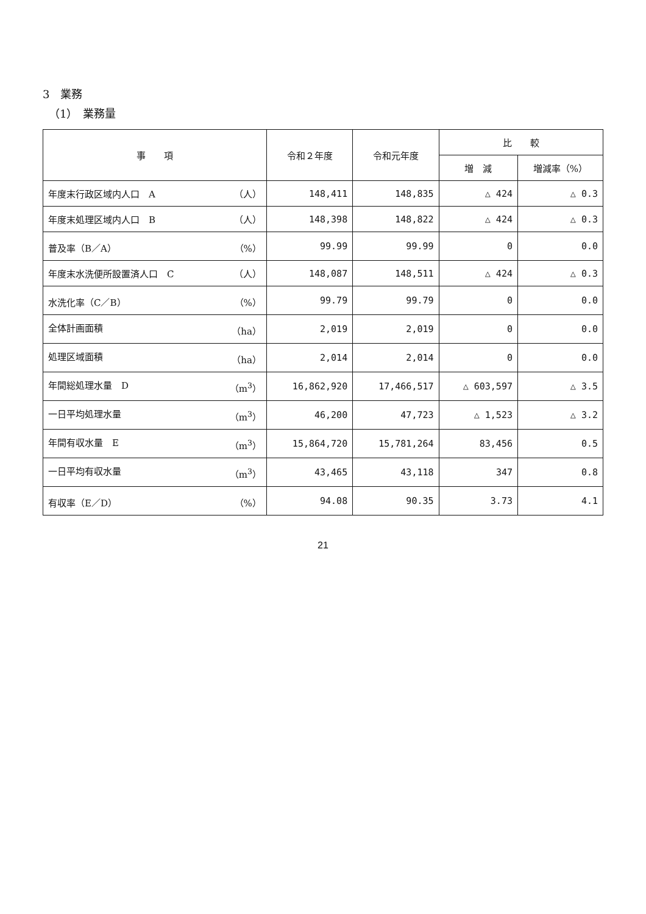3　業務
（1）　業務量
| 事 項 | 令和２年度 | 令和元年度 | 比 較 | |
| --- | --- | --- | --- | --- |
| | | | 増 減 | 増減率（%） |
| 年度末行政区域内人口 A （人） | 148,411 | 148,835 | △ 424 | △ 0.3 |
| 年度末処理区域内人口 B （人） | 148,398 | 148,822 | △ 424 | △ 0.3 |
| 普及率（B／A） （%） | 99.99 | 99.99 | 0 | 0.0 |
| 年度末水洗便所設置済人口 C （人） | 148,087 | 148,511 | △ 424 | △ 0.3 |
| 水洗化率（C／B） （%） | 99.79 | 99.79 | 0 | 0.0 |
| 全体計画面積 （ha） | 2,019 | 2,019 | 0 | 0.0 |
| 処理区域面積 （ha） | 2,014 | 2,014 | 0 | 0.0 |
| 年間総処理水量 D （m<sup>3</sup>） | 16,862,920 | 17,466,517 | △ 603,597 | △ 3.5 |
| 一日平均処理水量 （m<sup>3</sup>） | 46,200 | 47,723 | △ 1,523 | △ 3.2 |
| 年間有収水量 E （m<sup>3</sup>） | 15,864,720 | 15,781,264 | 83,456 | 0.5 |
| 一日平均有収水量 （m<sup>3</sup>） | 43,465 | 43,118 | 347 | 0.8 |
| 有収率（E／D） （%） | 94.08 | 90.35 | 3.73 | 4.1 |
21